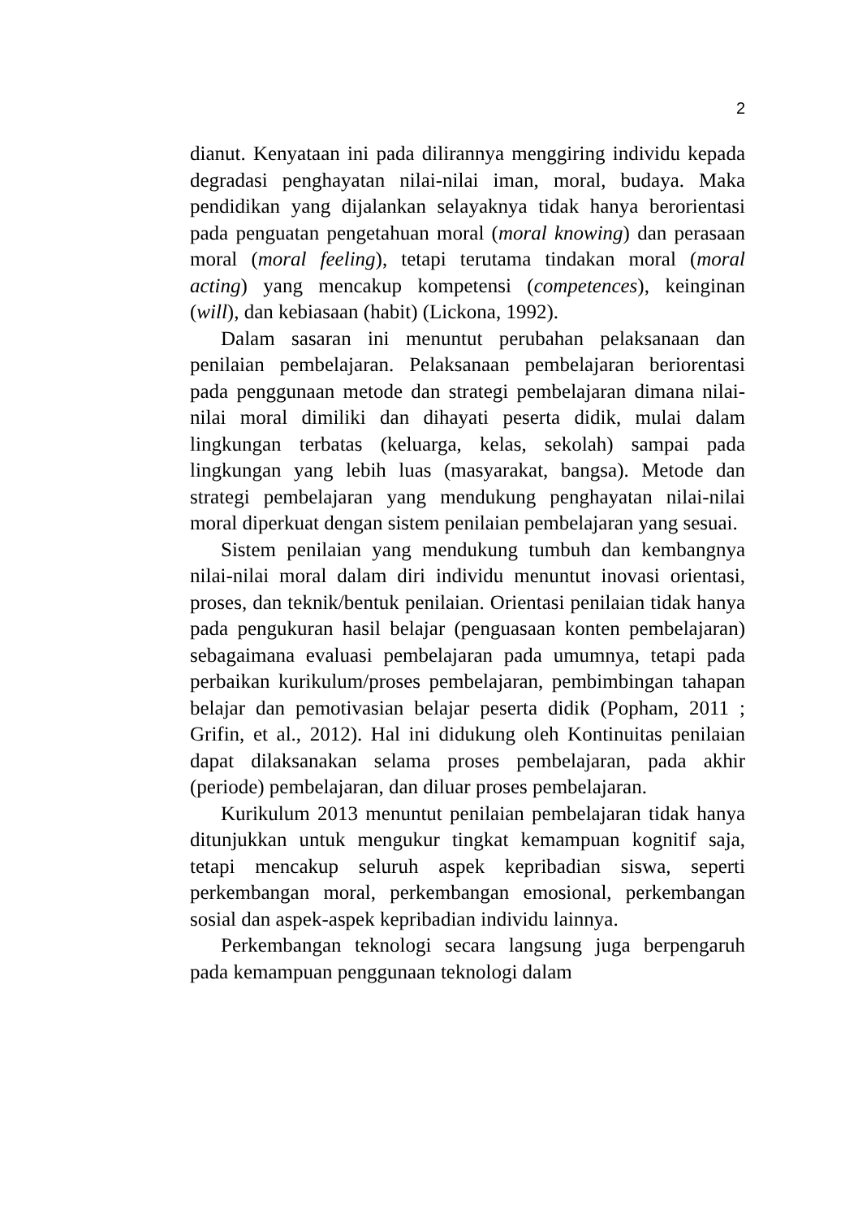2
dianut. Kenyataan ini pada dilirannya menggiring individu kepada degradasi penghayatan nilai-nilai iman, moral, budaya. Maka pendidikan yang dijalankan selayaknya tidak hanya berorientasi pada penguatan pengetahuan moral (moral knowing) dan perasaan moral (moral feeling), tetapi terutama tindakan moral (moral acting) yang mencakup kompetensi (competences), keinginan (will), dan kebiasaan (habit) (Lickona, 1992).
Dalam sasaran ini menuntut perubahan pelaksanaan dan penilaian pembelajaran. Pelaksanaan pembelajaran beriorentasi pada penggunaan metode dan strategi pembelajaran dimana nilai-nilai moral dimiliki dan dihayati peserta didik, mulai dalam lingkungan terbatas (keluarga, kelas, sekolah) sampai pada lingkungan yang lebih luas (masyarakat, bangsa). Metode dan strategi pembelajaran yang mendukung penghayatan nilai-nilai moral diperkuat dengan sistem penilaian pembelajaran yang sesuai.
Sistem penilaian yang mendukung tumbuh dan kembangnya nilai-nilai moral dalam diri individu menuntut inovasi orientasi, proses, dan teknik/bentuk penilaian. Orientasi penilaian tidak hanya pada pengukuran hasil belajar (penguasaan konten pembelajaran) sebagaimana evaluasi pembelajaran pada umumnya, tetapi pada perbaikan kurikulum/proses pembelajaran, pembimbingan tahapan belajar dan pemotivasian belajar peserta didik (Popham, 2011 ; Grifin, et al., 2012). Hal ini didukung oleh Kontinuitas penilaian dapat dilaksanakan selama proses pembelajaran, pada akhir (periode) pembelajaran, dan diluar proses pembelajaran.
Kurikulum 2013 menuntut penilaian pembelajaran tidak hanya ditunjukkan untuk mengukur tingkat kemampuan kognitif saja, tetapi mencakup seluruh aspek kepribadian siswa, seperti perkembangan moral, perkembangan emosional, perkembangan sosial dan aspek-aspek kepribadian individu lainnya.
Perkembangan teknologi secara langsung juga berpengaruh pada kemampuan penggunaan teknologi dalam